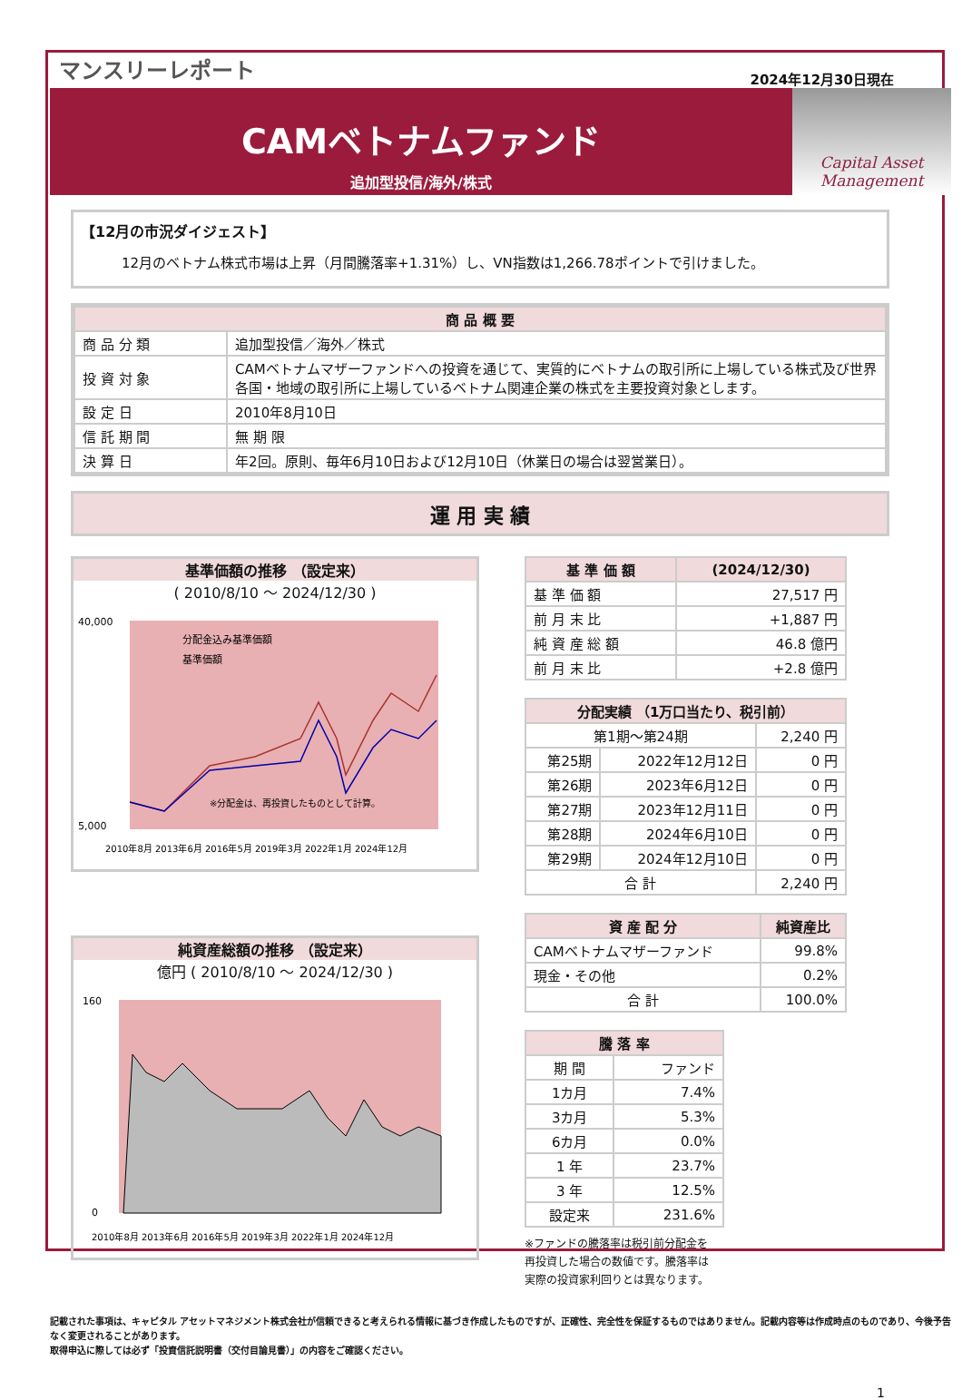マンスリーレポート
2024年12月30日現在
CAMベトナムファンド
追加型投信/海外/株式
Capital Asset Management
【12月の市況ダイジェスト】
12月のベトナム株式市場は上昇（月間騰落率+1.31%）し、VN指数は1,266.78ポイントで引けました。
| 商 品 概 要 | |
| --- | --- |
| 商 品 分 類 | 追加型投信／海外／株式 |
| 投 資 対 象 | CAMベトナムマザーファンドへの投資を通じて、実質的にベトナムの取引所に上場している株式及び世界各国・地域の取引所に上場しているベトナム関連企業の株式を主要投資対象とします。 |
| 設 定 日 | 2010年8月10日 |
| 信 託 期 間 | 無 期 限 |
| 決 算 日 | 年2回。原則、毎年6月10日および12月10日（休業日の場合は翌営業日）。 |
運 用 実 績
基準価額の推移 （設定来）
( 2010/8/10 ～ 2024/12/30 )
40,000
5,000
分配金込み基準価額
基準価額
※分配金は、再投資したものとして計算。
2010年8月 2013年6月 2016年5月 2019年3月 2022年1月 2024年12月
純資産総額の推移 （設定来）
億円 ( 2010/8/10 ～ 2024/12/30 )
160
0
2010年8月 2013年6月 2016年5月 2019年3月 2022年1月 2024年12月
| 基 準 価 額 | (2024/12/30) |
| --- | --- |
| 基 準 価 額 | 27,517 円 |
| 前 月 末 比 | +1,887 円 |
| 純 資 産 総 額 | 46.8 億円 |
| 前 月 末 比 | +2.8 億円 |
| 分配実績 （1万口当たり、税引前） | | |
| --- | --- | --- |
| 第1期～第24期 | | 2,240 円 |
| 第25期 | 2022年12月12日 | 0 円 |
| 第26期 | 2023年6月12日 | 0 円 |
| 第27期 | 2023年12月11日 | 0 円 |
| 第28期 | 2024年6月10日 | 0 円 |
| 第29期 | 2024年12月10日 | 0 円 |
| 合 計 | | 2,240 円 |
| 資 産 配 分 | 純資産比 |
| --- | --- |
| CAMベトナムマザーファンド | 99.8% |
| 現金・その他 | 0.2% |
| 合 計 | 100.0% |
| 騰 落 率 | |
| --- | --- |
| 期 間 | ファンド |
| 1カ月 | 7.4% |
| 3カ月 | 5.3% |
| 6カ月 | 0.0% |
| 1 年 | 23.7% |
| 3 年 | 12.5% |
| 設定来 | 231.6% |
※ファンドの騰落率は税引前分配金を
再投資した場合の数値です。騰落率は
実際の投資家利回りとは異なります。
記載された事項は、キャピタル アセットマネジメント株式会社が信頼できると考えられる情報に基づき作成したものですが、正確性、完全性を保証するものではありません。記載内容等は作成時点のものであり、今後予告なく変更されることがあります。
取得申込に際しては必ず「投資信託説明書（交付目論見書）」の内容をご確認ください。
1